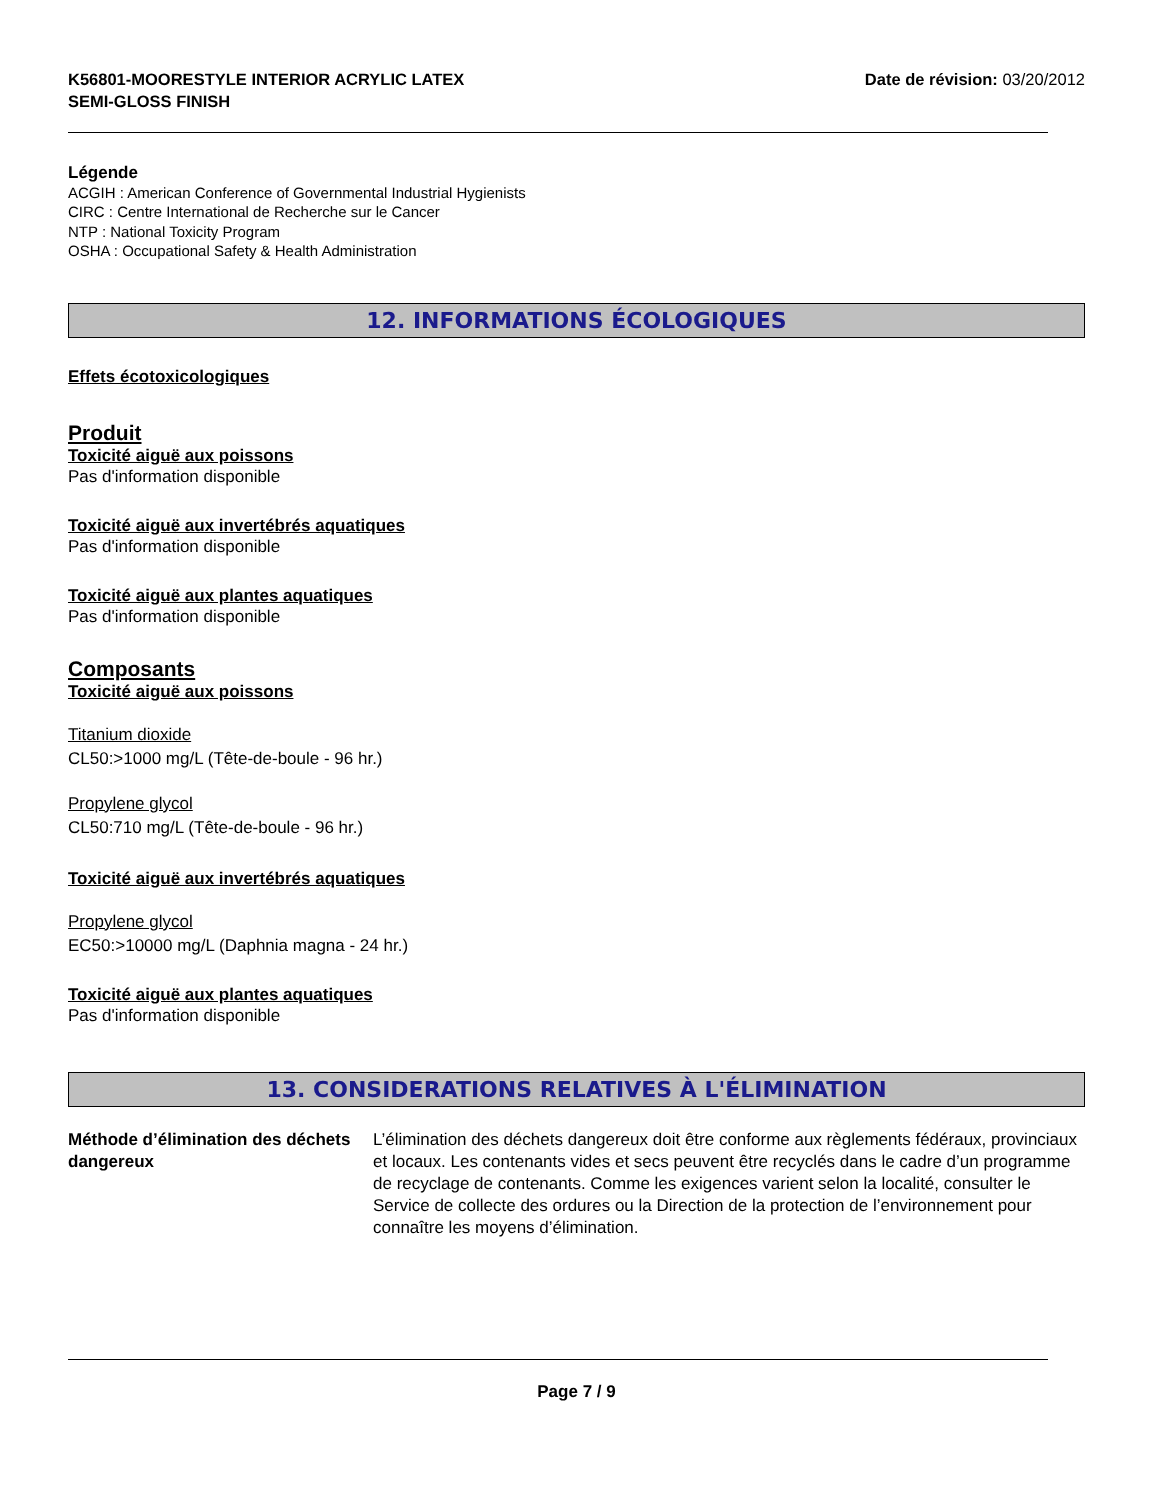K56801-MOORESTYLE INTERIOR ACRYLIC LATEX
SEMI-GLOSS FINISH
Date de révision: 03/20/2012
Légende
ACGIH : American Conference of Governmental Industrial Hygienists
CIRC : Centre International de Recherche sur le Cancer
NTP : National Toxicity Program
OSHA : Occupational Safety & Health Administration
12. INFORMATIONS ÉCOLOGIQUES
Effets écotoxicologiques
Produit
Toxicité aiguë aux poissons
Pas d'information disponible
Toxicité aiguë aux invertébrés aquatiques
Pas d'information disponible
Toxicité aiguë aux plantes aquatiques
Pas d'information disponible
Composants
Toxicité aiguë aux poissons
Titanium dioxide
CL50:>1000 mg/L (Tête-de-boule - 96 hr.)
Propylene glycol
CL50:710 mg/L (Tête-de-boule - 96 hr.)
Toxicité aiguë aux invertébrés aquatiques
Propylene glycol
EC50:>10000 mg/L (Daphnia magna - 24 hr.)
Toxicité aiguë aux plantes aquatiques
Pas d'information disponible
13. CONSIDERATIONS RELATIVES À L'ÉLIMINATION
Méthode d’élimination des déchets dangereux
L’élimination des déchets dangereux doit être conforme aux règlements fédéraux, provinciaux et locaux. Les contenants vides et secs peuvent être recyclés dans le cadre d’un programme de recyclage de contenants. Comme les exigences varient selon la localité, consulter le Service de collecte des ordures ou la Direction de la protection de l’environnement pour connaître les moyens d’élimination.
Page 7 / 9